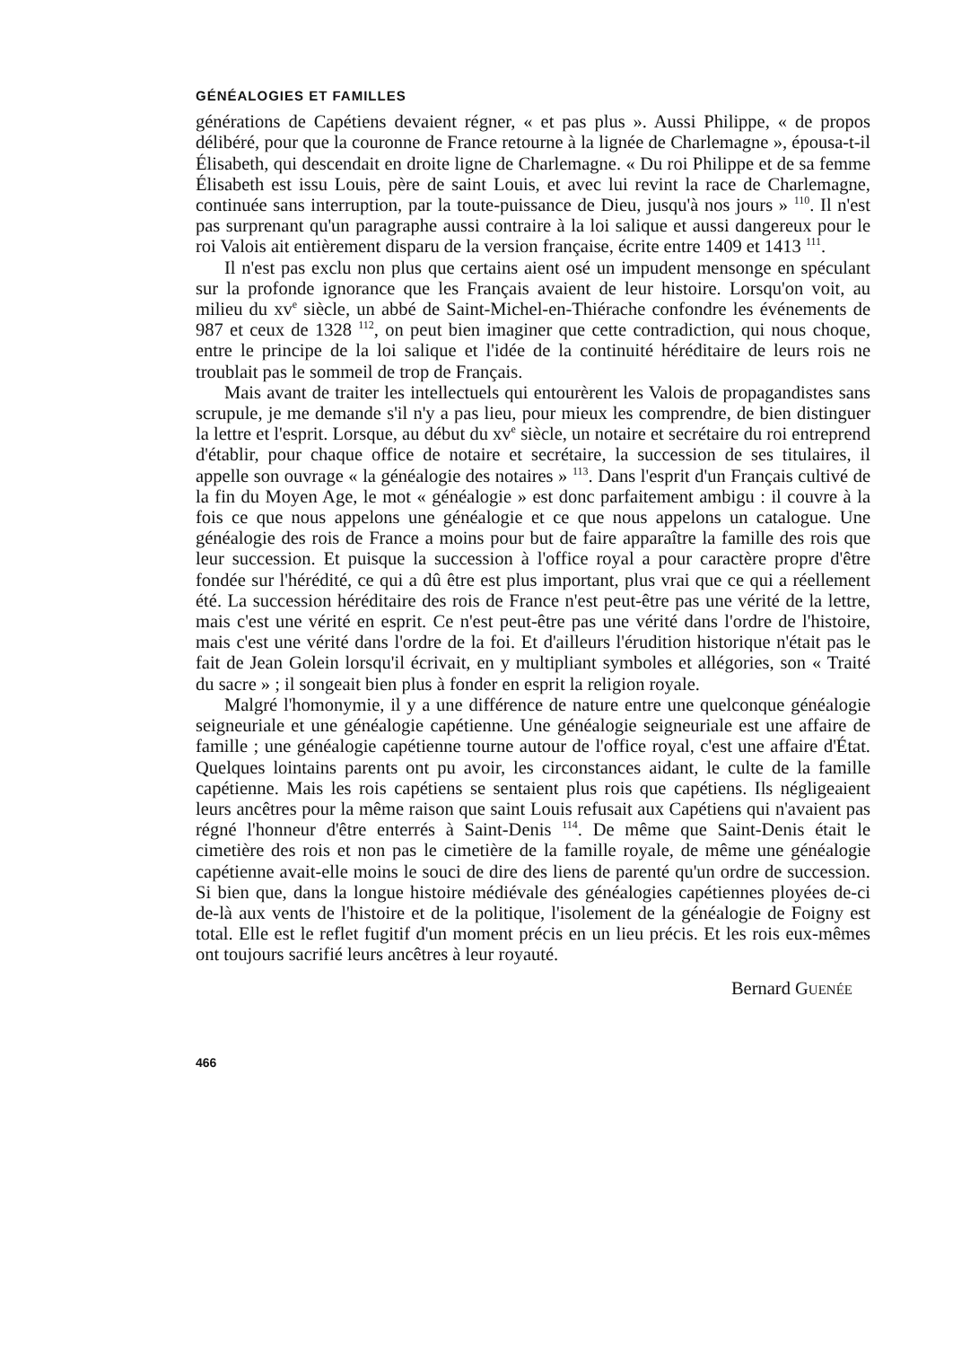GÉNÉALOGIES ET FAMILLES
générations de Capétiens devaient régner, « et pas plus ». Aussi Philippe, « de propos délibéré, pour que la couronne de France retourne à la lignée de Charlemagne », épousa-t-il Élisabeth, qui descendait en droite ligne de Charlemagne. « Du roi Philippe et de sa femme Élisabeth est issu Louis, père de saint Louis, et avec lui revint la race de Charlemagne, continuée sans interruption, par la toute-puissance de Dieu, jusqu'à nos jours » <sup>110</sup>. Il n'est pas surprenant qu'un paragraphe aussi contraire à la loi salique et aussi dangereux pour le roi Valois ait entièrement disparu de la version française, écrite entre 1409 et 1413 <sup>111</sup>.
Il n'est pas exclu non plus que certains aient osé un impudent mensonge en spéculant sur la profonde ignorance que les Français avaient de leur histoire. Lorsqu'on voit, au milieu du xv<sup>e</sup> siècle, un abbé de Saint-Michel-en-Thiérache confondre les événements de 987 et ceux de 1328 <sup>112</sup>, on peut bien imaginer que cette contradiction, qui nous choque, entre le principe de la loi salique et l'idée de la continuité héréditaire de leurs rois ne troublait pas le sommeil de trop de Français.
Mais avant de traiter les intellectuels qui entourèrent les Valois de propagandistes sans scrupule, je me demande s'il n'y a pas lieu, pour mieux les comprendre, de bien distinguer la lettre et l'esprit. Lorsque, au début du xv<sup>e</sup> siècle, un notaire et secrétaire du roi entreprend d'établir, pour chaque office de notaire et secrétaire, la succession de ses titulaires, il appelle son ouvrage « la généalogie des notaires » <sup>113</sup>. Dans l'esprit d'un Français cultivé de la fin du Moyen Age, le mot « généalogie » est donc parfaitement ambigu : il couvre à la fois ce que nous appelons une généalogie et ce que nous appelons un catalogue. Une généalogie des rois de France a moins pour but de faire apparaître la famille des rois que leur succession. Et puisque la succession à l'office royal a pour caractère propre d'être fondée sur l'hérédité, ce qui a dû être est plus important, plus vrai que ce qui a réellement été. La succession héréditaire des rois de France n'est peut-être pas une vérité de la lettre, mais c'est une vérité en esprit. Ce n'est peut-être pas une vérité dans l'ordre de l'histoire, mais c'est une vérité dans l'ordre de la foi. Et d'ailleurs l'érudition historique n'était pas le fait de Jean Golein lorsqu'il écrivait, en y multipliant symboles et allégories, son « Traité du sacre » ; il songeait bien plus à fonder en esprit la religion royale.
Malgré l'homonymie, il y a une différence de nature entre une quelconque généalogie seigneuriale et une généalogie capétienne. Une généalogie seigneuriale est une affaire de famille ; une généalogie capétienne tourne autour de l'office royal, c'est une affaire d'État. Quelques lointains parents ont pu avoir, les circonstances aidant, le culte de la famille capétienne. Mais les rois capétiens se sentaient plus rois que capétiens. Ils négligeaient leurs ancêtres pour la même raison que saint Louis refusait aux Capétiens qui n'avaient pas régné l'honneur d'être enterrés à Saint-Denis <sup>114</sup>. De même que Saint-Denis était le cimetière des rois et non pas le cimetière de la famille royale, de même une généalogie capétienne avait-elle moins le souci de dire des liens de parenté qu'un ordre de succession. Si bien que, dans la longue histoire médiévale des généalogies capétiennes ployées de-ci de-là aux vents de l'histoire et de la politique, l'isolement de la généalogie de Foigny est total. Elle est le reflet fugitif d'un moment précis en un lieu précis. Et les rois eux-mêmes ont toujours sacrifié leurs ancêtres à leur royauté.
Bernard GUENÉE
466